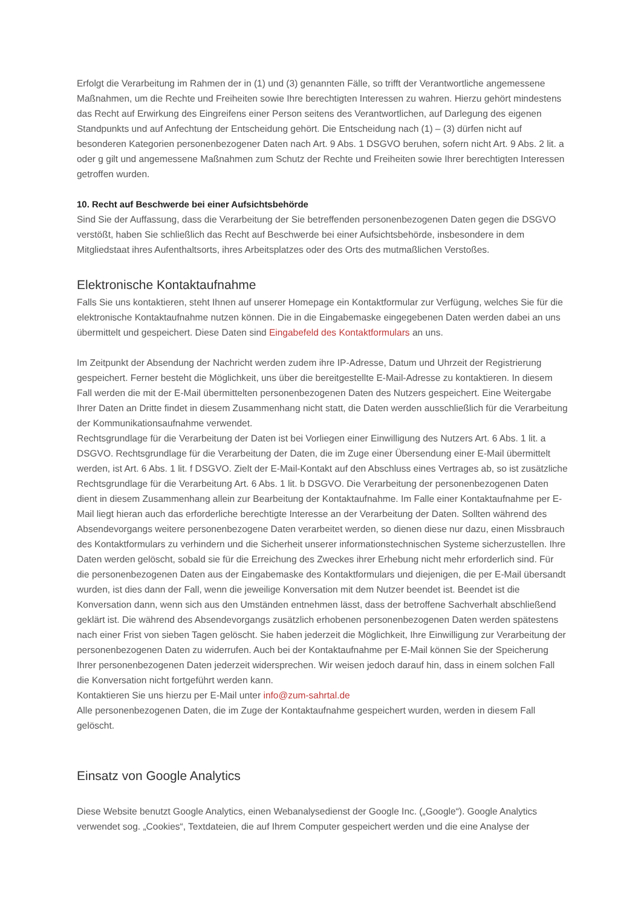Erfolgt die Verarbeitung im Rahmen der in (1) und (3) genannten Fälle, so trifft der Verantwortliche angemessene Maßnahmen, um die Rechte und Freiheiten sowie Ihre berechtigten Interessen zu wahren. Hierzu gehört mindestens das Recht auf Erwirkung des Eingreifens einer Person seitens des Verantwortlichen, auf Darlegung des eigenen Standpunkts und auf Anfechtung der Entscheidung gehört. Die Entscheidung nach (1) – (3) dürfen nicht auf besonderen Kategorien personenbezogener Daten nach Art. 9 Abs. 1 DSGVO beruhen, sofern nicht Art. 9 Abs. 2 lit. a oder g gilt und angemessene Maßnahmen zum Schutz der Rechte und Freiheiten sowie Ihrer berechtigten Interessen getroffen wurden.
10. Recht auf Beschwerde bei einer Aufsichtsbehörde
Sind Sie der Auffassung, dass die Verarbeitung der Sie betreffenden personenbezogenen Daten gegen die DSGVO verstößt, haben Sie schließlich das Recht auf Beschwerde bei einer Aufsichtsbehörde, insbesondere in dem Mitgliedstaat ihres Aufenthaltsorts, ihres Arbeitsplatzes oder des Orts des mutmaßlichen Verstoßes.
Elektronische Kontaktaufnahme
Falls Sie uns kontaktieren, steht Ihnen auf unserer Homepage ein Kontaktformular zur Verfügung, welches Sie für die elektronische Kontaktaufnahme nutzen können. Die in die Eingabemaske eingegebenen Daten werden dabei an uns übermittelt und gespeichert. Diese Daten sind Eingabefeld des Kontaktformulars an uns.
Im Zeitpunkt der Absendung der Nachricht werden zudem ihre IP-Adresse, Datum und Uhrzeit der Registrierung gespeichert. Ferner besteht die Möglichkeit, uns über die bereitgestellte E-Mail-Adresse zu kontaktieren. In diesem Fall werden die mit der E-Mail übermittelten personenbezogenen Daten des Nutzers gespeichert. Eine Weitergabe Ihrer Daten an Dritte findet in diesem Zusammenhang nicht statt, die Daten werden ausschließlich für die Verarbeitung der Kommunikationsaufnahme verwendet.
Rechtsgrundlage für die Verarbeitung der Daten ist bei Vorliegen einer Einwilligung des Nutzers Art. 6 Abs. 1 lit. a DSGVO. Rechtsgrundlage für die Verarbeitung der Daten, die im Zuge einer Übersendung einer E-Mail übermittelt werden, ist Art. 6 Abs. 1 lit. f DSGVO. Zielt der E-Mail-Kontakt auf den Abschluss eines Vertrages ab, so ist zusätzliche Rechtsgrundlage für die Verarbeitung Art. 6 Abs. 1 lit. b DSGVO. Die Verarbeitung der personenbezogenen Daten dient in diesem Zusammenhang allein zur Bearbeitung der Kontaktaufnahme. Im Falle einer Kontaktaufnahme per E-Mail liegt hieran auch das erforderliche berechtigte Interesse an der Verarbeitung der Daten. Sollten während des Absendevorgangs weitere personenbezogene Daten verarbeitet werden, so dienen diese nur dazu, einen Missbrauch des Kontaktformulars zu verhindern und die Sicherheit unserer informationstechnischen Systeme sicherzustellen. Ihre Daten werden gelöscht, sobald sie für die Erreichung des Zweckes ihrer Erhebung nicht mehr erforderlich sind. Für die personenbezogenen Daten aus der Eingabemaske des Kontaktformulars und diejenigen, die per E-Mail übersandt wurden, ist dies dann der Fall, wenn die jeweilige Konversation mit dem Nutzer beendet ist. Beendet ist die Konversation dann, wenn sich aus den Umständen entnehmen lässt, dass der betroffene Sachverhalt abschließend geklärt ist. Die während des Absendevorgangs zusätzlich erhobenen personenbezogenen Daten werden spätestens nach einer Frist von sieben Tagen gelöscht. Sie haben jederzeit die Möglichkeit, Ihre Einwilligung zur Verarbeitung der personenbezogenen Daten zu widerrufen. Auch bei der Kontaktaufnahme per E-Mail können Sie der Speicherung Ihrer personenbezogenen Daten jederzeit widersprechen. Wir weisen jedoch darauf hin, dass in einem solchen Fall die Konversation nicht fortgeführt werden kann.
Kontaktieren Sie uns hierzu per E-Mail unter info@zum-sahrtal.de
Alle personenbezogenen Daten, die im Zuge der Kontaktaufnahme gespeichert wurden, werden in diesem Fall gelöscht.
Einsatz von Google Analytics
Diese Website benutzt Google Analytics, einen Webanalysedienst der Google Inc. („Google“). Google Analytics verwendet sog. „Cookies“, Textdateien, die auf Ihrem Computer gespeichert werden und die eine Analyse der